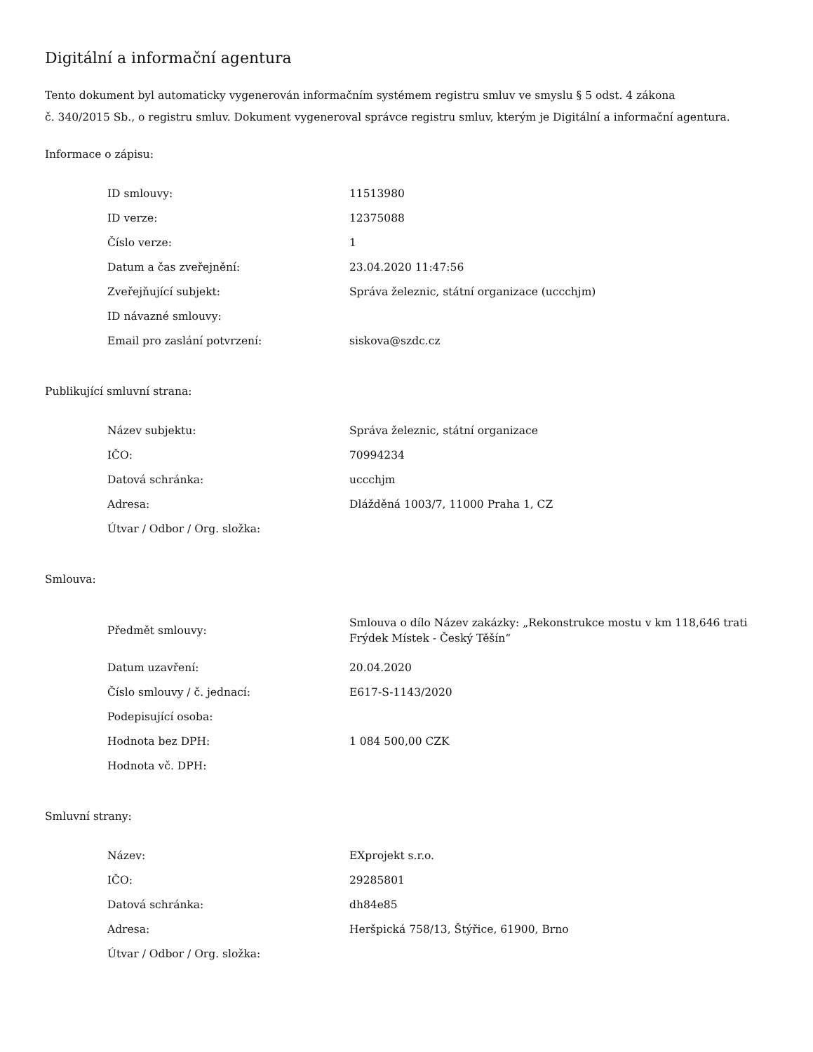Digitální a informační agentura
Tento dokument byl automaticky vygenerován informačním systémem registru smluv ve smyslu § 5 odst. 4 zákona
č. 340/2015 Sb., o registru smluv. Dokument vygeneroval správce registru smluv, kterým je Digitální a informační agentura.
Informace o zápisu:
| ID smlouvy: | 11513980 |
| ID verze: | 12375088 |
| Číslo verze: | 1 |
| Datum a čas zveřejnění: | 23.04.2020 11:47:56 |
| Zveřejňující subjekt: | Správa železnic, státní organizace (uccchjm) |
| ID návazné smlouvy: | |
| Email pro zaslání potvrzení: | siskova@szdc.cz |
Publikující smluvní strana:
| Název subjektu: | Správa železnic, státní organizace |
| IČO: | 70994234 |
| Datová schránka: | uccchjm |
| Adresa: | Dlážděná 1003/7, 11000 Praha 1, CZ |
| Útvar / Odbor / Org. složka: | |
Smlouva:
| Předmět smlouvy: | Smlouva o dílo Název zakázky: „Rekonstrukce mostu v km 118,646 trati Frýdek Místek - Český Těšín“ |
| Datum uzavření: | 20.04.2020 |
| Číslo smlouvy / č. jednací: | E617-S-1143/2020 |
| Podepisující osoba: | |
| Hodnota bez DPH: | 1 084 500,00 CZK |
| Hodnota vč. DPH: | |
Smluvní strany:
| Název: | EXprojekt s.r.o. |
| IČO: | 29285801 |
| Datová schránka: | dh84e85 |
| Adresa: | Heršpická 758/13, Štýřice, 61900, Brno |
| Útvar / Odbor / Org. složka: | |